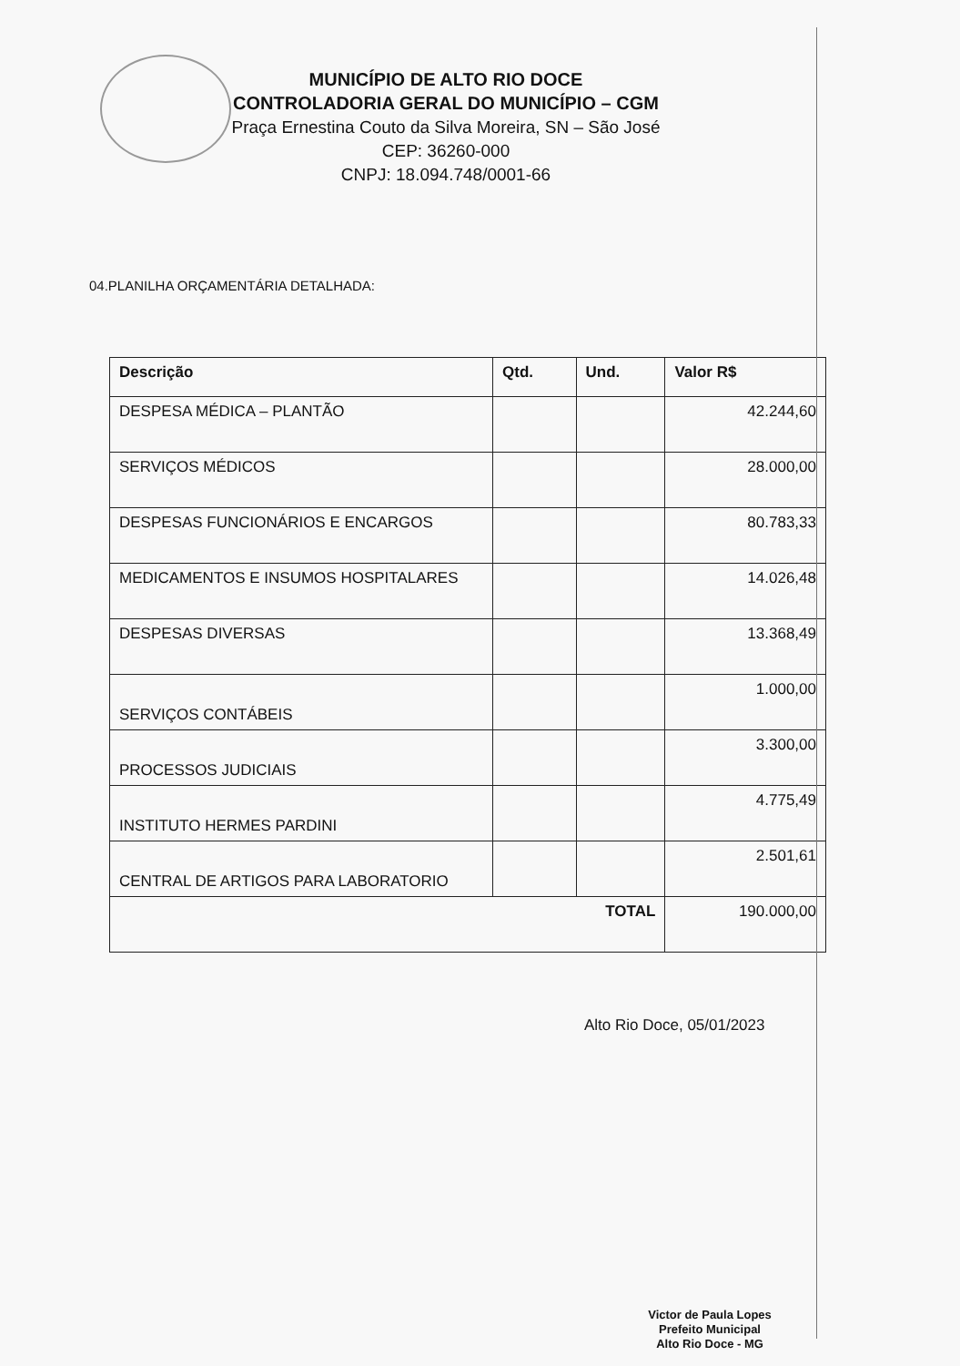MUNICÍPIO DE ALTO RIO DOCE
CONTROLADORIA GERAL DO MUNICÍPIO – CGM
Praça Ernestina Couto da Silva Moreira, SN – São José
CEP: 36260-000
CNPJ: 18.094.748/0001-66
04.PLANILHA ORÇAMENTÁRIA DETALHADA:
| Descrição | Qtd. | Und. | Valor R$ |
| --- | --- | --- | --- |
| DESPESA MÉDICA – PLANTÃO | | | 42.244,60 |
| SERVIÇOS MÉDICOS | | | 28.000,00 |
| DESPESAS FUNCIONÁRIOS E ENCARGOS | | | 80.783,33 |
| MEDICAMENTOS E INSUMOS HOSPITALARES | | | 14.026,48 |
| DESPESAS DIVERSAS | | | 13.368,49 |
| SERVIÇOS CONTÁBEIS | | | 1.000,00 |
| PROCESSOS JUDICIAIS | | | 3.300,00 |
| INSTITUTO HERMES PARDINI | | | 4.775,49 |
| CENTRAL DE ARTIGOS PARA LABORATORIO | | | 2.501,61 |
| TOTAL | | | 190.000,00 |
Alto Rio Doce, 05/01/2023
Victor de Paula Lopes
Prefeito Municipal
Alto Rio Doce - MG